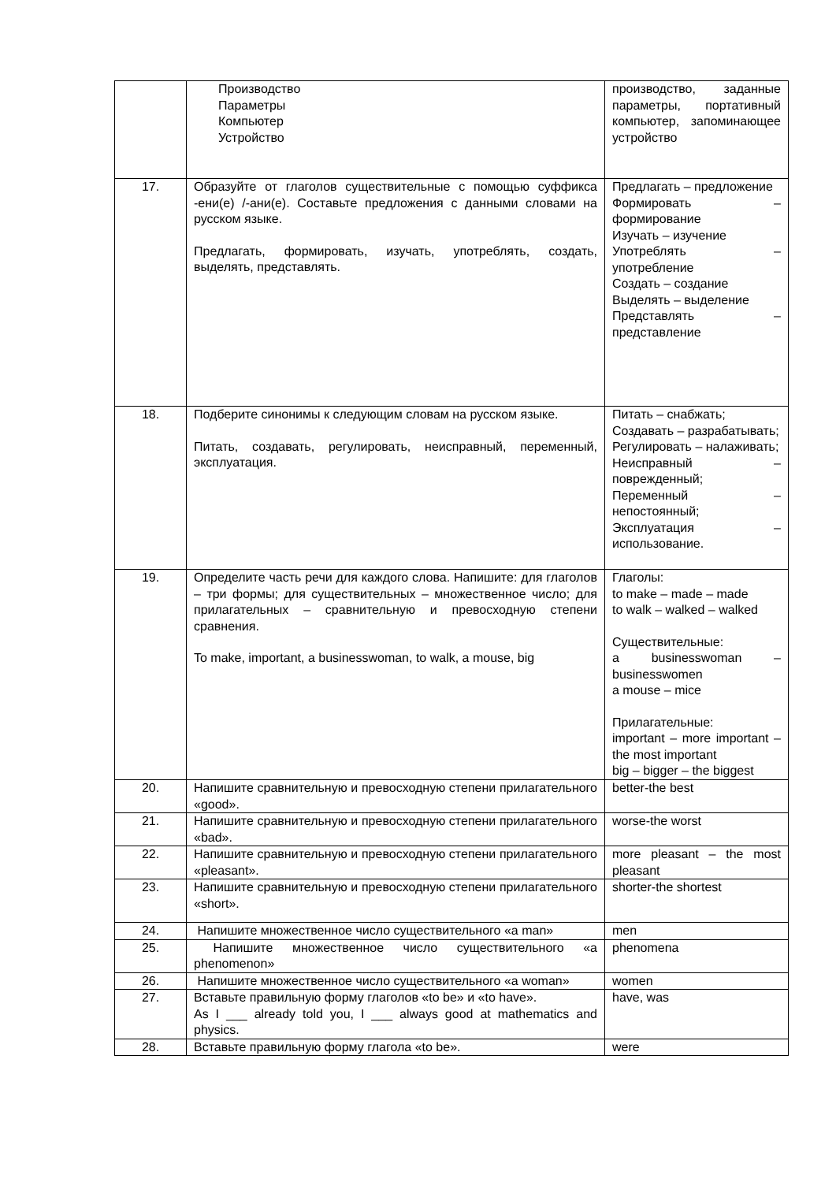| | Производство Параметры Компьютер Устройство | производство, заданные параметры, портативный компьютер, запоминающее устройство |
| 17. | Образуйте от глаголов существительные с помощью суффикса -ени(е) /-ани(е). Составьте предложения с данными словами на русском языке. Предлагать, формировать, изучать, употреблять, создать, выделять, представлять. | Предлагать – предложение Формировать – формирование Изучать – изучение Употреблять – употребление Создать – создание Выделять – выделение Представлять – представление |
| 18. | Подберите синонимы к следующим словам на русском языке. Питать, создавать, регулировать, неисправный, переменный, эксплуатация. | Питать – снабжать; Создавать – разрабатывать; Регулировать – налаживать; Неисправный – поврежденный; Переменный – непостоянный; Эксплуатация – использование. |
| 19. | Определите часть речи для каждого слова. Напишите: для глаголов – три формы; для существительных – множественное число; для прилагательных – сравнительную и превосходную степени сравнения. To make, important, a businesswoman, to walk, a mouse, big | Глаголы: to make – made – made to walk – walked – walked Существительные: a businesswoman – businesswomen a mouse – mice Прилагательные: important – more important – the most important big – bigger – the biggest |
| 20. | Напишите сравнительную и превосходную степени прилагательного «good». | better-the best |
| 21. | Напишите сравнительную и превосходную степени прилагательного «bad». | worse-the worst |
| 22. | Напишите сравнительную и превосходную степени прилагательного «pleasant». | more pleasant – the most pleasant |
| 23. | Напишите сравнительную и превосходную степени прилагательного «short». | shorter-the shortest |
| 24. | Напишите множественное число существительного «a man» | men |
| 25. | Напишите множественное число существительного «a phenomenon» | phenomena |
| 26. | Напишите множественное число существительного «a woman» | women |
| 27. | Вставьте правильную форму глаголов «to be» и «to have». As I ___ already told you, I ___ always good at mathematics and physics. | have, was |
| 28. | Вставьте правильную форму глагола «to be». | were |